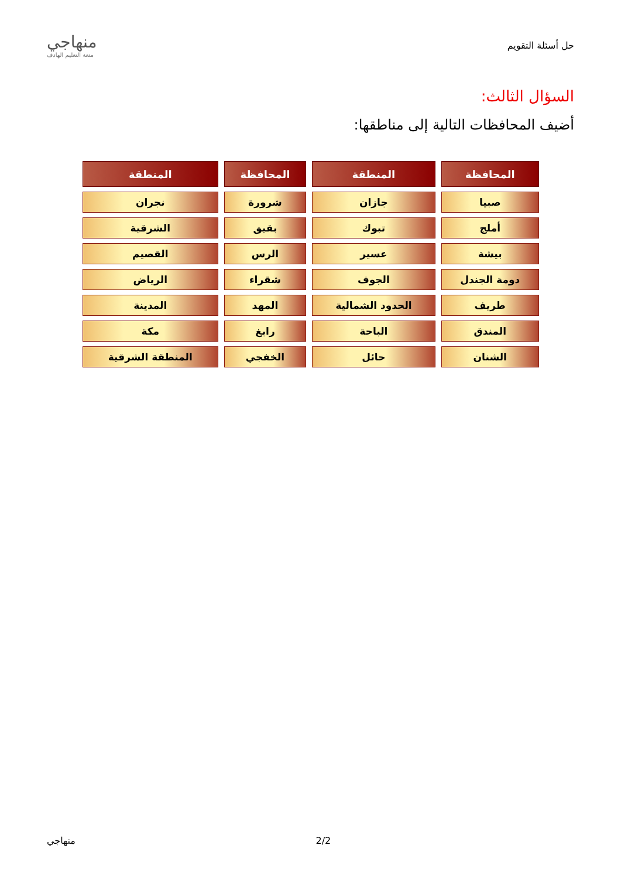حل أسئلة التقويم
منهاجي
متعة التعليم الهادف
السؤال الثالث:
أضيف المحافظات التالية إلى مناطقها:
| المحافظة | المنطقة | المحافظة | المنطقة |
| --- | --- | --- | --- |
| صبيا | جازان | شرورة | نجران |
| أملج | تبوك | بقيق | الشرقية |
| بيشة | عسير | الرس | القصيم |
| دومة الجندل | الجوف | شقراء | الرياض |
| طريف | الحدود الشمالية | المهد | المدينة |
| المندق | الباحة | رابغ | مكة |
| الشنان | حائل | الخفجي | المنطقة الشرقية |
. 2/2 منهاجي